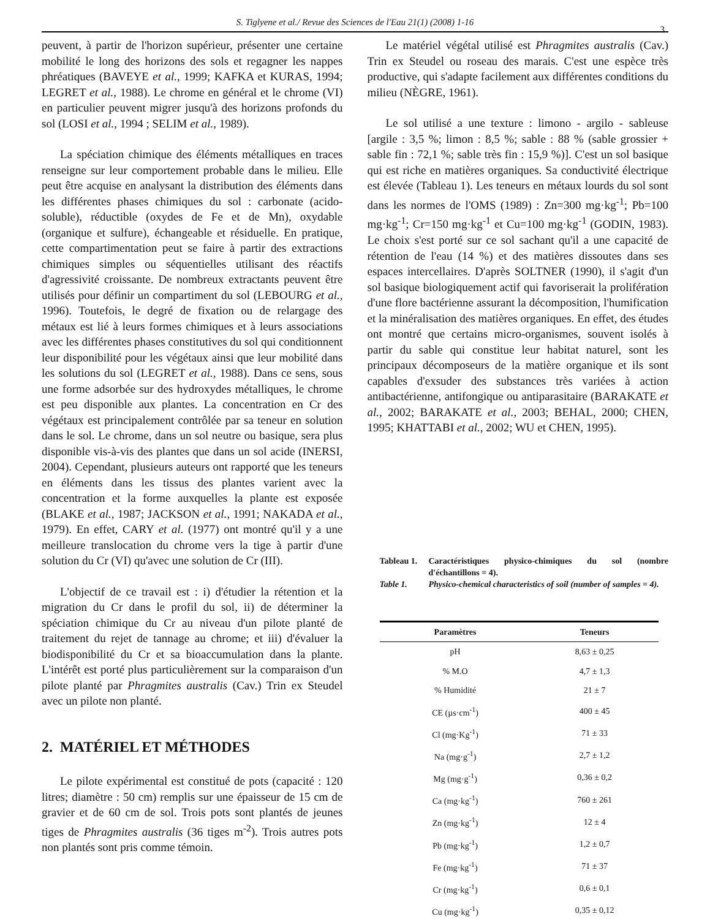S. Tiglyene et al./ Revue des Sciences de l'Eau 21(1) (2008) 1-16
3
peuvent, à partir de l'horizon supérieur, présenter une certaine mobilité le long des horizons des sols et regagner les nappes phréatiques (BAVEYE et al., 1999; KAFKA et KURAS, 1994; LEGRET et al., 1988). Le chrome en général et le chrome (VI) en particulier peuvent migrer jusqu'à des horizons profonds du sol (LOSI et al., 1994 ; SELIM et al., 1989).
La spéciation chimique des éléments métalliques en traces renseigne sur leur comportement probable dans le milieu. Elle peut être acquise en analysant la distribution des éléments dans les différentes phases chimiques du sol : carbonate (acido-soluble), réductible (oxydes de Fe et de Mn), oxydable (organique et sulfure), échangeable et résiduelle. En pratique, cette compartimentation peut se faire à partir des extractions chimiques simples ou séquentielles utilisant des réactifs d'agressivité croissante. De nombreux extractants peuvent être utilisés pour définir un compartiment du sol (LEBOURG et al., 1996). Toutefois, le degré de fixation ou de relargage des métaux est lié à leurs formes chimiques et à leurs associations avec les différentes phases constitutives du sol qui conditionnent leur disponibilité pour les végétaux ainsi que leur mobilité dans les solutions du sol (LEGRET et al., 1988). Dans ce sens, sous une forme adsorbée sur des hydroxydes métalliques, le chrome est peu disponible aux plantes. La concentration en Cr des végétaux est principalement contrôlée par sa teneur en solution dans le sol. Le chrome, dans un sol neutre ou basique, sera plus disponible vis-à-vis des plantes que dans un sol acide (INERSI, 2004). Cependant, plusieurs auteurs ont rapporté que les teneurs en éléments dans les tissus des plantes varient avec la concentration et la forme auxquelles la plante est exposée (BLAKE et al., 1987; JACKSON et al., 1991; NAKADA et al., 1979). En effet, CARY et al. (1977) ont montré qu'il y a une meilleure translocation du chrome vers la tige à partir d'une solution du Cr (VI) qu'avec une solution de Cr (III).
L'objectif de ce travail est : i) d'étudier la rétention et la migration du Cr dans le profil du sol, ii) de déterminer la spéciation chimique du Cr au niveau d'un pilote planté de traitement du rejet de tannage au chrome; et iii) d'évaluer la biodisponibilité du Cr et sa bioaccumulation dans la plante. L'intérêt est porté plus particulièrement sur la comparaison d'un pilote planté par Phragmites australis (Cav.) Trin ex Steudel avec un pilote non planté.
2. MATÉRIEL ET MÉTHODES
Le pilote expérimental est constitué de pots (capacité : 120 litres; diamètre : 50 cm) remplis sur une épaisseur de 15 cm de gravier et de 60 cm de sol. Trois pots sont plantés de jeunes tiges de Phragmites australis (36 tiges m<sup>-2</sup>). Trois autres pots non plantés sont pris comme témoin.
Le matériel végétal utilisé est Phragmites australis (Cav.) Trin ex Steudel ou roseau des marais. C'est une espèce très productive, qui s'adapte facilement aux différentes conditions du milieu (NÈGRE, 1961).
Le sol utilisé a une texture : limono - argilo - sableuse [argile : 3,5 %; limon : 8,5 %; sable : 88 % (sable grossier + sable fin : 72,1 %; sable très fin : 15,9 %)]. C'est un sol basique qui est riche en matières organiques. Sa conductivité électrique est élevée (Tableau 1). Les teneurs en métaux lourds du sol sont dans les normes de l'OMS (1989) : Zn=300 mg·kg<sup>-1</sup>; Pb=100 mg·kg<sup>-1</sup>; Cr=150 mg·kg<sup>-1</sup> et Cu=100 mg·kg<sup>-1</sup> (GODIN, 1983). Le choix s'est porté sur ce sol sachant qu'il a une capacité de rétention de l'eau (14 %) et des matières dissoutes dans ses espaces intercellaires. D'après SOLTNER (1990), il s'agit d'un sol basique biologiquement actif qui favoriserait la prolifération d'une flore bactérienne assurant la décomposition, l'humification et la minéralisation des matières organiques. En effet, des études ont montré que certains micro-organismes, souvent isolés à partir du sable qui constitue leur habitat naturel, sont les principaux décomposeurs de la matière organique et ils sont capables d'exsuder des substances très variées à action antibactérienne, antifongique ou antiparasitaire (BARAKATE et al., 2002; BARAKATE et al., 2003; BEHAL, 2000; CHEN, 1995; KHATTABI et al., 2002; WU et CHEN, 1995).
Tableau 1. Caractéristiques physico-chimiques du sol (nombre d'échantillons = 4).
Table 1. Physico-chemical characteristics of soil (number of samples = 4).
| Paramètres | Teneurs |
| --- | --- |
| pH | 8,63 ± 0,25 |
| % M.O | 4,7 ± 1,3 |
| % Humidité | 21 ± 7 |
| CE (µs·cm<sup>-1</sup>) | 400 ± 45 |
| Cl (mg·Kg<sup>-1</sup>) | 71 ± 33 |
| Na (mg·g<sup>-1</sup>) | 2,7 ± 1,2 |
| Mg (mg·g<sup>-1</sup>) | 0,36 ± 0,2 |
| Ca (mg·kg<sup>-1</sup>) | 760 ± 261 |
| Zn (mg·kg<sup>-1</sup>) | 12 ± 4 |
| Pb (mg·kg<sup>-1</sup>) | 1,2 ± 0,7 |
| Fe (mg·kg<sup>-1</sup>) | 71 ± 37 |
| Cr (mg·kg<sup>-1</sup>) | 0,6 ± 0,1 |
| Cu (mg·kg<sup>-1</sup>) | 0,35 ± 0,12 |